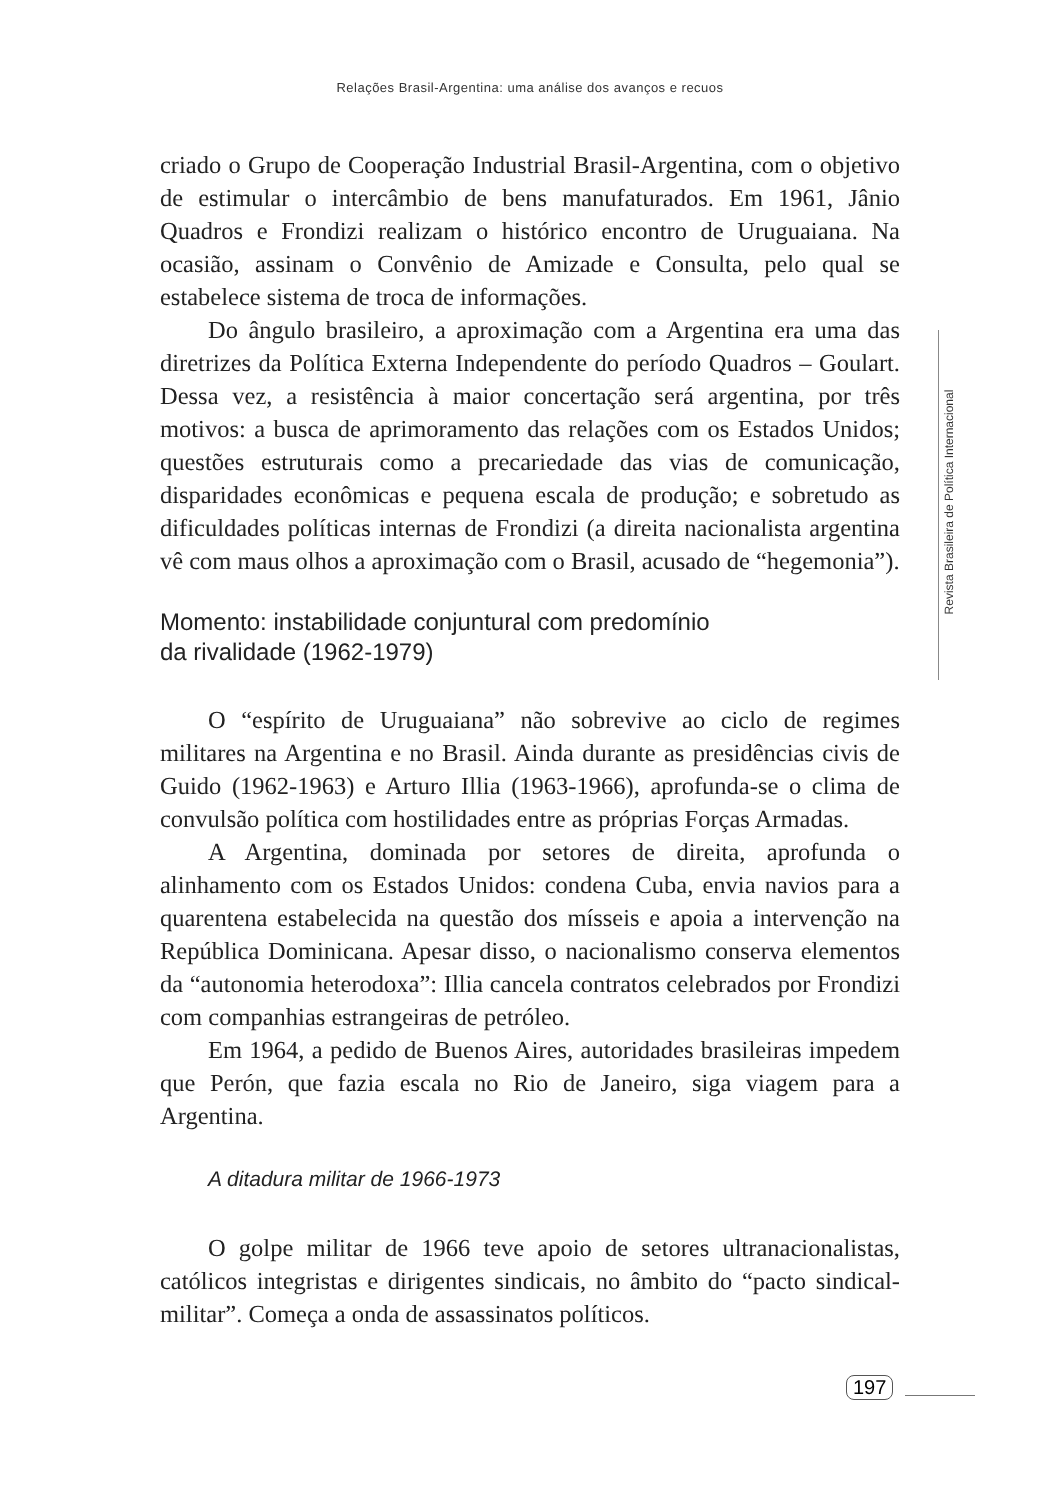Relações Brasil-Argentina: uma análise dos avanços e recuos
criado o Grupo de Cooperação Industrial Brasil-Argentina, com o objetivo de estimular o intercâmbio de bens manufaturados. Em 1961, Jânio Quadros e Frondizi realizam o histórico encontro de Uruguaiana. Na ocasião, assinam o Convênio de Amizade e Consulta, pelo qual se estabelece sistema de troca de informações.
Do ângulo brasileiro, a aproximação com a Argentina era uma das diretrizes da Política Externa Independente do período Quadros – Goulart. Dessa vez, a resistência à maior concertação será argentina, por três motivos: a busca de aprimoramento das relações com os Estados Unidos; questões estruturais como a precariedade das vias de comunicação, disparidades econômicas e pequena escala de produção; e sobretudo as dificuldades políticas internas de Frondizi (a direita nacionalista argentina vê com maus olhos a aproximação com o Brasil, acusado de “hegemonia”).
Momento: instabilidade conjuntural com predomínio
da rivalidade (1962-1979)
O “espírito de Uruguaiana” não sobrevive ao ciclo de regimes militares na Argentina e no Brasil. Ainda durante as presidências civis de Guido (1962-1963) e Arturo Illia (1963-1966), aprofunda-se o clima de convulsão política com hostilidades entre as próprias Forças Armadas.
A Argentina, dominada por setores de direita, aprofunda o alinhamento com os Estados Unidos: condena Cuba, envia navios para a quarentena estabelecida na questão dos mísseis e apoia a intervenção na República Dominicana. Apesar disso, o nacionalismo conserva elementos da “autonomia heterodoxa”: Illia cancela contratos celebrados por Frondizi com companhias estrangeiras de petróleo.
Em 1964, a pedido de Buenos Aires, autoridades brasileiras impedem que Perón, que fazia escala no Rio de Janeiro, siga viagem para a Argentina.
A ditadura militar de 1966-1973
O golpe militar de 1966 teve apoio de setores ultranacionalistas, católicos integristas e dirigentes sindicais, no âmbito do “pacto sindical-militar”. Começa a onda de assassinatos políticos.
Revista Brasileira de Política Internacional
197